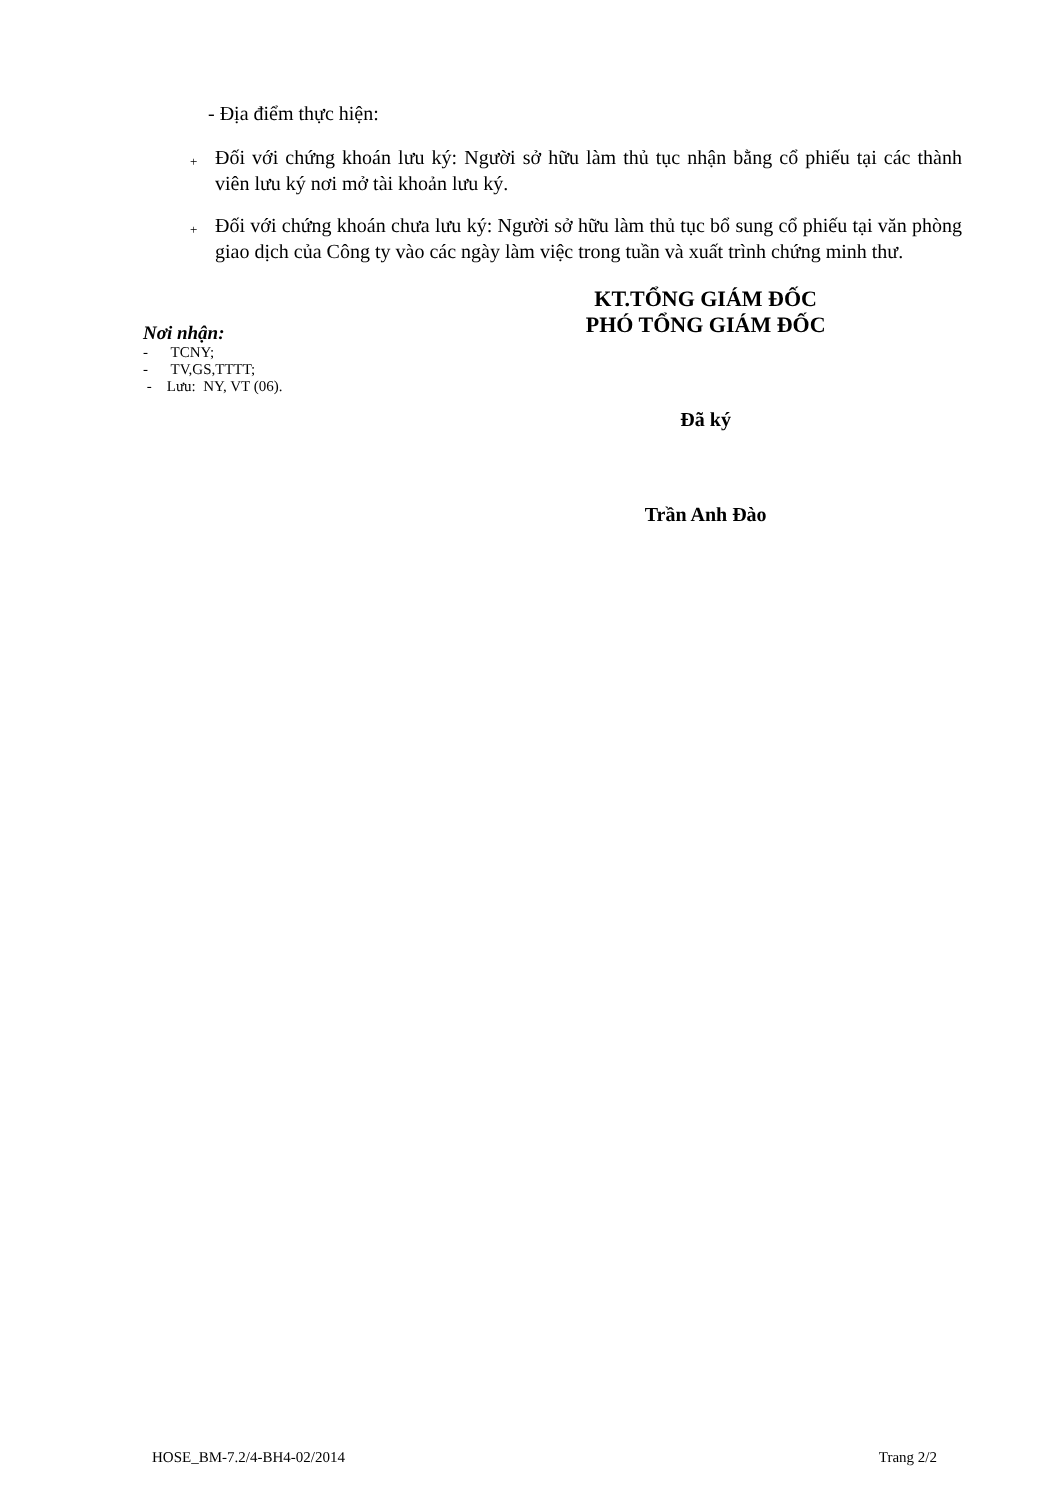- Địa điểm thực hiện:
+
Đối với chứng khoán lưu ký: Người sở hữu làm thủ tục nhận bằng cổ phiếu tại các thành viên lưu ký nơi mở tài khoản lưu ký.
+
Đối với chứng khoán chưa lưu ký: Người sở hữu làm thủ tục bổ sung cổ phiếu tại văn phòng giao dịch của Công ty vào các ngày làm việc trong tuần và xuất trình chứng minh thư.
Nơi nhận:
- TCNY;
- TV,GS,TTTT;
- Lưu: NY, VT (06).
KT.TỔNG GIÁM ĐỐC
PHÓ TỔNG GIÁM ĐỐC
Đã ký
Trần Anh Đào
HOSE_BM-7.2/4-BH4-02/2014 Trang 2/2